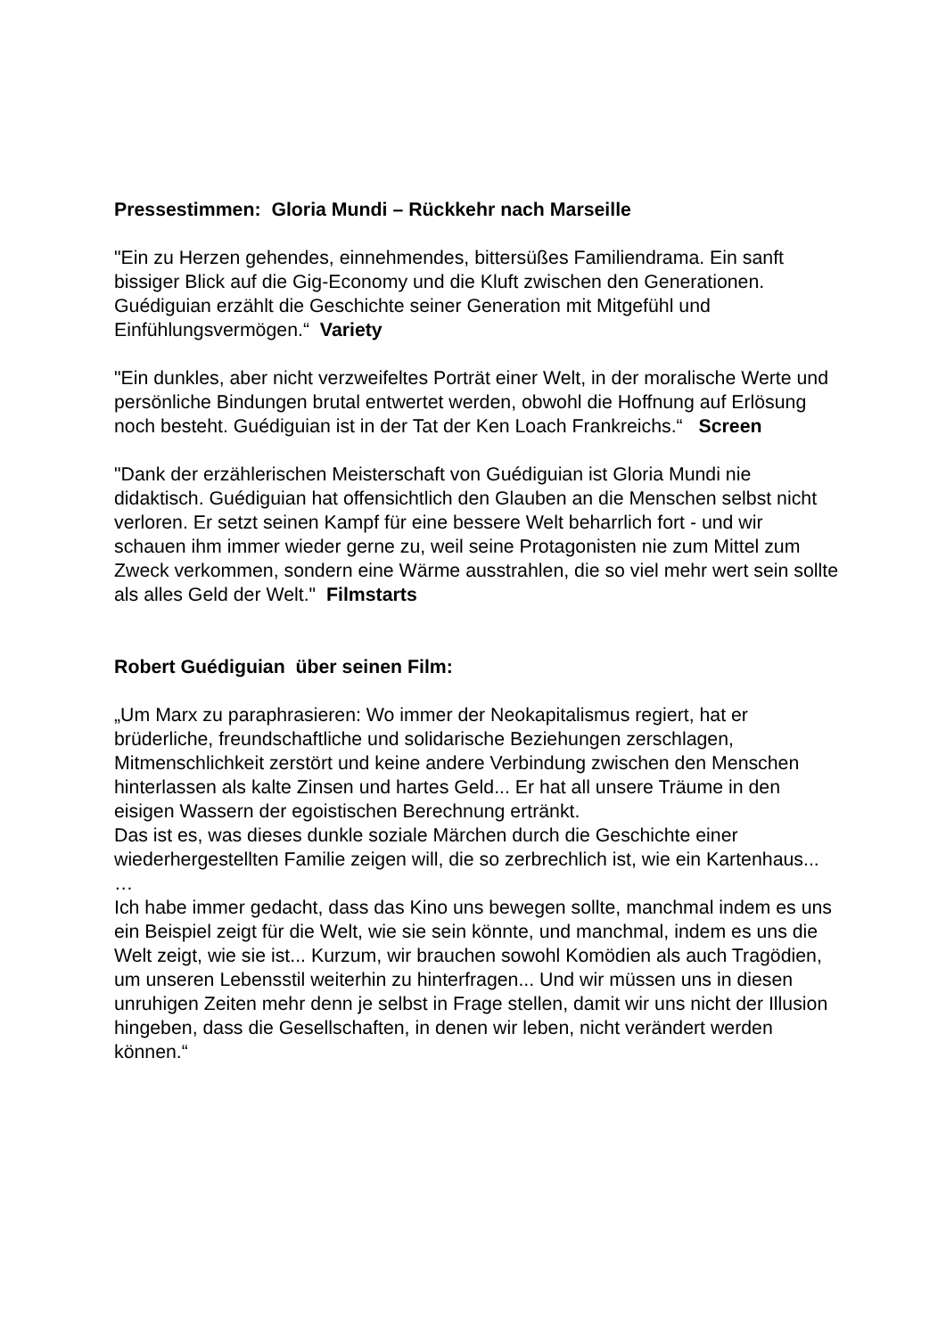Pressestimmen: Gloria Mundi – Rückkehr nach Marseille
"Ein zu Herzen gehendes, einnehmendes, bittersüßes Familiendrama. Ein sanft bissiger Blick auf die Gig-Economy und die Kluft zwischen den Generationen. Guédiguian erzählt die Geschichte seiner Generation mit Mitgefühl und Einfühlungsvermögen.“ Variety
"Ein dunkles, aber nicht verzweifeltes Porträt einer Welt, in der moralische Werte und persönliche Bindungen brutal entwertet werden, obwohl die Hoffnung auf Erlösung noch besteht. Guédiguian ist in der Tat der Ken Loach Frankreichs.“ Screen
"Dank der erzählerischen Meisterschaft von Guédiguian ist Gloria Mundi nie didaktisch. Guédiguian hat offensichtlich den Glauben an die Menschen selbst nicht verloren. Er setzt seinen Kampf für eine bessere Welt beharrlich fort - und wir schauen ihm immer wieder gerne zu, weil seine Protagonisten nie zum Mittel zum Zweck verkommen, sondern eine Wärme ausstrahlen, die so viel mehr wert sein sollte als alles Geld der Welt." Filmstarts
Robert Guédiguian über seinen Film:
„Um Marx zu paraphrasieren: Wo immer der Neokapitalismus regiert, hat er brüderliche, freundschaftliche und solidarische Beziehungen zerschlagen, Mitmenschlichkeit zerstört und keine andere Verbindung zwischen den Menschen hinterlassen als kalte Zinsen und hartes Geld... Er hat all unsere Träume in den eisigen Wassern der egoistischen Berechnung ertränkt.
Das ist es, was dieses dunkle soziale Märchen durch die Geschichte einer wiederhergestellten Familie zeigen will, die so zerbrechlich ist, wie ein Kartenhaus...
…
Ich habe immer gedacht, dass das Kino uns bewegen sollte, manchmal indem es uns ein Beispiel zeigt für die Welt, wie sie sein könnte, und manchmal, indem es uns die Welt zeigt, wie sie ist... Kurzum, wir brauchen sowohl Komödien als auch Tragödien, um unseren Lebensstil weiterhin zu hinterfragen... Und wir müssen uns in diesen unruhigen Zeiten mehr denn je selbst in Frage stellen, damit wir uns nicht der Illusion hingeben, dass die Gesellschaften, in denen wir leben, nicht verändert werden können.“